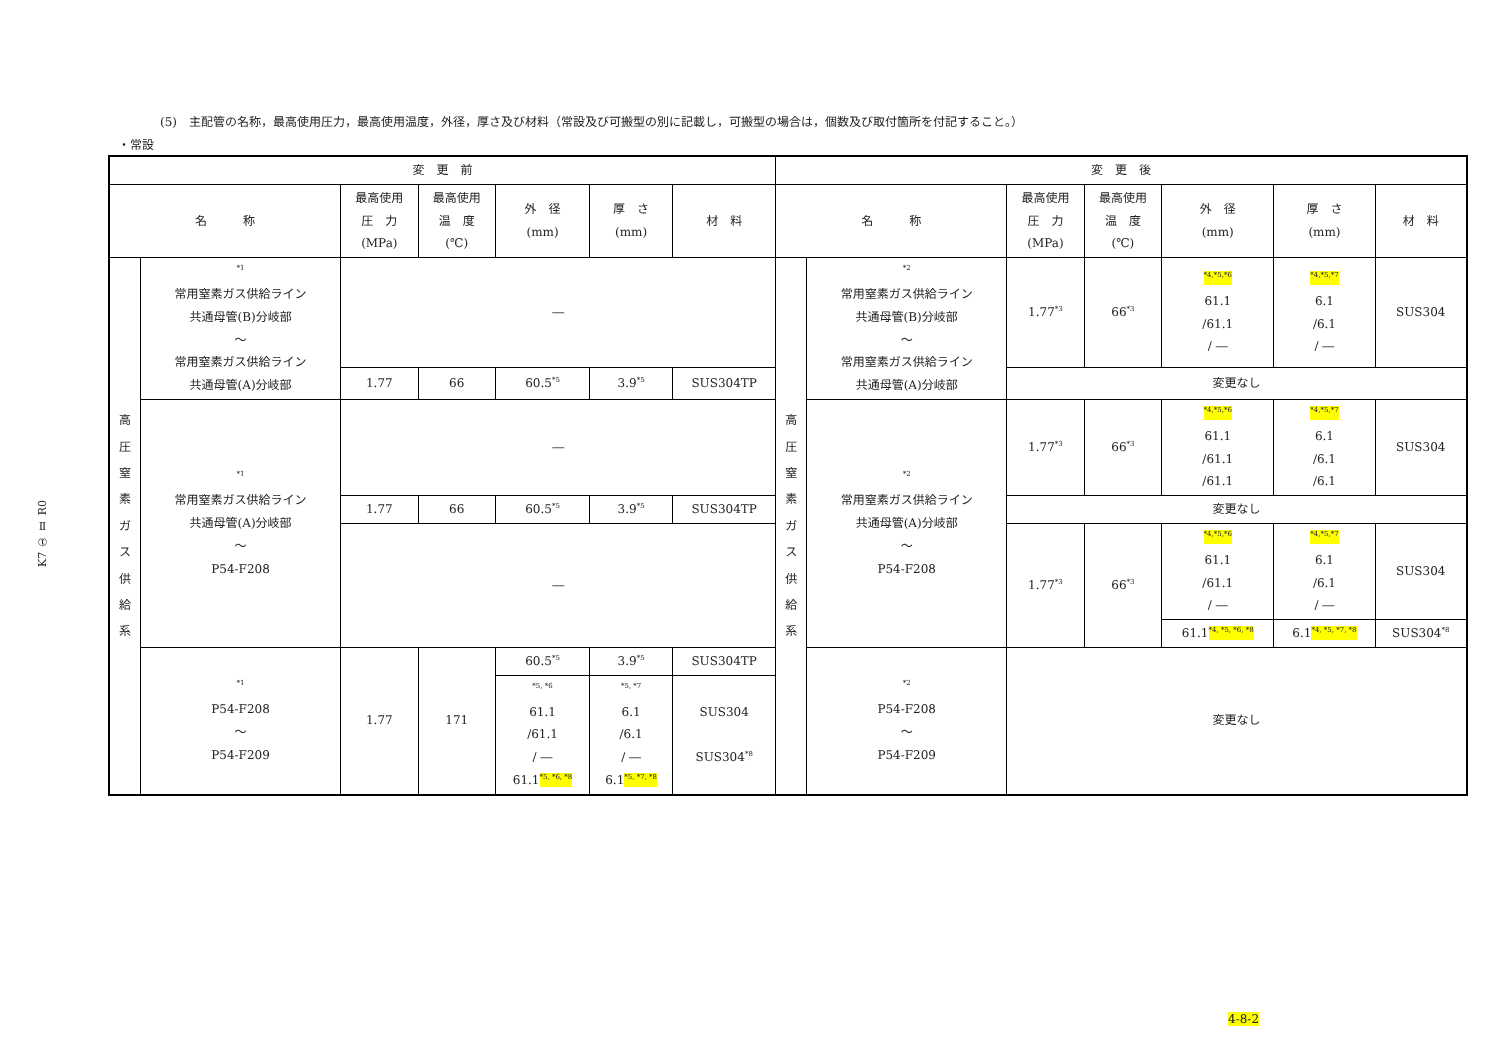(5)　主配管の名称，最高使用圧力，最高使用温度，外径，厚さ及び材料（常設及び可搬型の別に記載し，可搬型の場合は，個数及び取付箇所を付記すること。）
・常設
K7 ① Ⅱ R0
| 変 更 前 | | | | | | | 変 更 後 | | | | | | |
| --- | --- | --- | --- | --- | --- | --- | --- | --- | --- | --- | --- | --- | --- |
| 名 称 | | 最高使用 圧 力 (MPa) | 最高使用 温 度 (℃) | 外 径 (mm) | 厚 さ (mm) | 材 料 | 名 称 | | 最高使用 圧 力 (MPa) | 最高使用 温 度 (℃) | 外 径 (mm) | 厚 さ (mm) | 材 料 |
| 高 圧 窒 素 ガ ス 供 給 系 | <sup>*1</sup> 常用窒素ガス供給ライン 共通母管(B)分岐部 ～ 常用窒素ガス供給ライン 共通母管(A)分岐部 | ― | | | | | 高 圧 窒 素 ガ ス 供 給 系 | <sup>*2</sup> 常用窒素ガス供給ライン 共通母管(B)分岐部 ～ 常用窒素ガス供給ライン 共通母管(A)分岐部 | 1.77<sup>*3</sup> | 66<sup>*3</sup> | <sup>*4,*5,*6</sup> 61.1 /61.1 / ― | <sup>*4,*5,*7</sup> 6.1 /6.1 / ― | SUS304 |
| | | 1.77 | 66 | 60.5<sup>*5</sup> | 3.9<sup>*5</sup> | SUS304TP | | | 変更なし | | | | |
| | <sup>*1</sup> 常用窒素ガス供給ライン 共通母管(A)分岐部 ～ P54-F208 | ― | | | | | | <sup>*2</sup> 常用窒素ガス供給ライン 共通母管(A)分岐部 ～ P54-F208 | 1.77<sup>*3</sup> | 66<sup>*3</sup> | <sup>*4,*5,*6</sup> 61.1 /61.1 /61.1 | <sup>*4,*5,*7</sup> 6.1 /6.1 /6.1 | SUS304 |
| | | 1.77 | 66 | 60.5<sup>*5</sup> | 3.9<sup>*5</sup> | SUS304TP | | | 変更なし | | | | |
| | | ― | | | | | | | 1.77<sup>*3</sup> | 66<sup>*3</sup> | <sup>*4,*5,*6</sup> 61.1 /61.1 / ― | <sup>*4,*5,*7</sup> 6.1 /6.1 / ― | SUS304 |
| | | | | | | | | | | | 61.1 <sup>*4, *5, *6, *8</sup> | 6.1 <sup>*4, *5, *7, *8</sup> | SUS304<sup>*8</sup> |
| | <sup>*1</sup> P54-F208 ～ P54-F209 | 1.77 | 171 | 60.5<sup>*5</sup> | 3.9<sup>*5</sup> | SUS304TP | | <sup>*2</sup> P54-F208 ～ P54-F209 | 変更なし | | | | |
| | | | | <sup>*5, *6</sup> 61.1 /61.1 / ― 61.1 <sup>*5, *6, *8</sup> | <sup>*5, *7</sup> 6.1 /6.1 / ― 6.1 <sup>*5, *7, *8</sup> | SUS304 SUS304<sup>*8</sup> | | | | | | | |
4-8-2